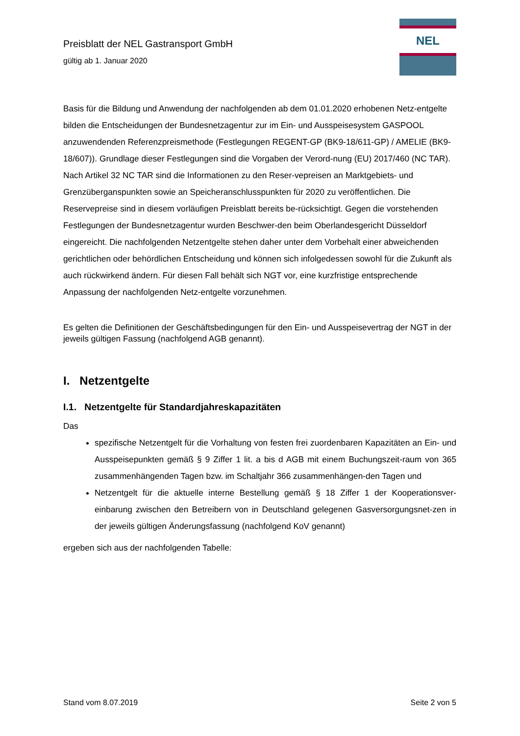Preisblatt der NEL Gastransport GmbH
gültig ab 1. Januar 2020
NEL
Basis für die Bildung und Anwendung der nachfolgenden ab dem 01.01.2020 erhobenen Netz-entgelte bilden die Entscheidungen der Bundesnetzagentur zur im Ein- und Ausspeisesystem GASPOOL anzuwendenden Referenzpreismethode (Festlegungen REGENT-GP (BK9-18/611-GP) / AMELIE (BK9-18/607)). Grundlage dieser Festlegungen sind die Vorgaben der Verord-nung (EU) 2017/460 (NC TAR). Nach Artikel 32 NC TAR sind die Informationen zu den Reser-vepreisen an Marktgebiets- und Grenzüberganspunkten sowie an Speicheranschlusspunkten für 2020 zu veröffentlichen. Die Reservepreise sind in diesem vorläufigen Preisblatt bereits be-rücksichtigt. Gegen die vorstehenden Festlegungen der Bundesnetzagentur wurden Beschwer-den beim Oberlandesgericht Düsseldorf eingereicht. Die nachfolgenden Netzentgelte stehen daher unter dem Vorbehalt einer abweichenden gerichtlichen oder behördlichen Entscheidung und können sich infolgedessen sowohl für die Zukunft als auch rückwirkend ändern. Für diesen Fall behält sich NGT vor, eine kurzfristige entsprechende Anpassung der nachfolgenden Netz-entgelte vorzunehmen.
Es gelten die Definitionen der Geschäftsbedingungen für den Ein- und Ausspeisevertrag der NGT in der jeweils gültigen Fassung (nachfolgend AGB genannt).
I. Netzentgelte
I.1. Netzentgelte für Standardjahreskapazitäten
Das
spezifische Netzentgelt für die Vorhaltung von festen frei zuordenbaren Kapazitäten an Ein- und Ausspeisepunkten gemäß § 9 Ziffer 1 lit. a bis d AGB mit einem Buchungszeit-raum von 365 zusammenhängenden Tagen bzw. im Schaltjahr 366 zusammenhängen-den Tagen und
Netzentgelt für die aktuelle interne Bestellung gemäß § 18 Ziffer 1 der Kooperationsver-einbarung zwischen den Betreibern von in Deutschland gelegenen Gasversorgungsnet-zen in der jeweils gültigen Änderungsfassung (nachfolgend KoV genannt)
ergeben sich aus der nachfolgenden Tabelle:
Stand vom 8.07.2019 Seite 2 von 5